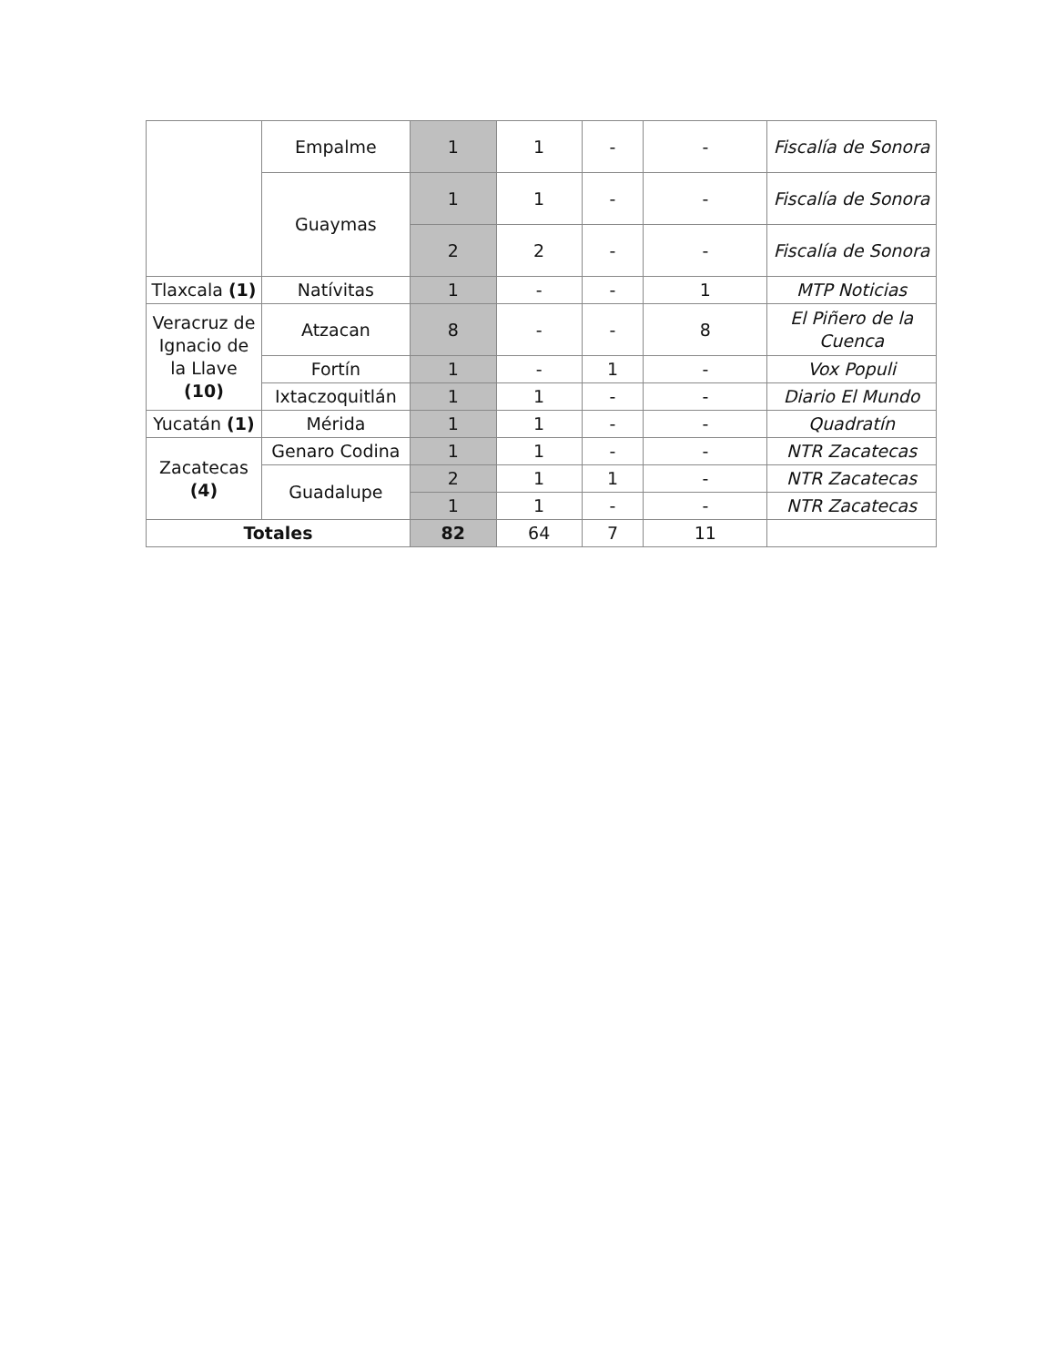| | Empalme | 1 | 1 | - | - | Fiscalía de Sonora |
| | Guaymas | 1 | 1 | - | - | Fiscalía de Sonora |
| | | 2 | 2 | - | - | Fiscalía de Sonora |
| Tlaxcala (1) | Natívitas | 1 | - | - | 1 | MTP Noticias |
| Veracruz de Ignacio de la Llave (10) | Atzacan | 8 | - | - | 8 | El Piñero de la Cuenca |
| | Fortín | 1 | - | 1 | - | Vox Populi |
| | Ixtaczoquitlán | 1 | 1 | - | - | Diario El Mundo |
| Yucatán (1) | Mérida | 1 | 1 | - | - | Quadratín |
| Zacatecas (4) | Genaro Codina | 1 | 1 | - | - | NTR Zacatecas |
| | Guadalupe | 2 | 1 | 1 | - | NTR Zacatecas |
| | | 1 | 1 | - | - | NTR Zacatecas |
| Totales | | 82 | 64 | 7 | 11 | |